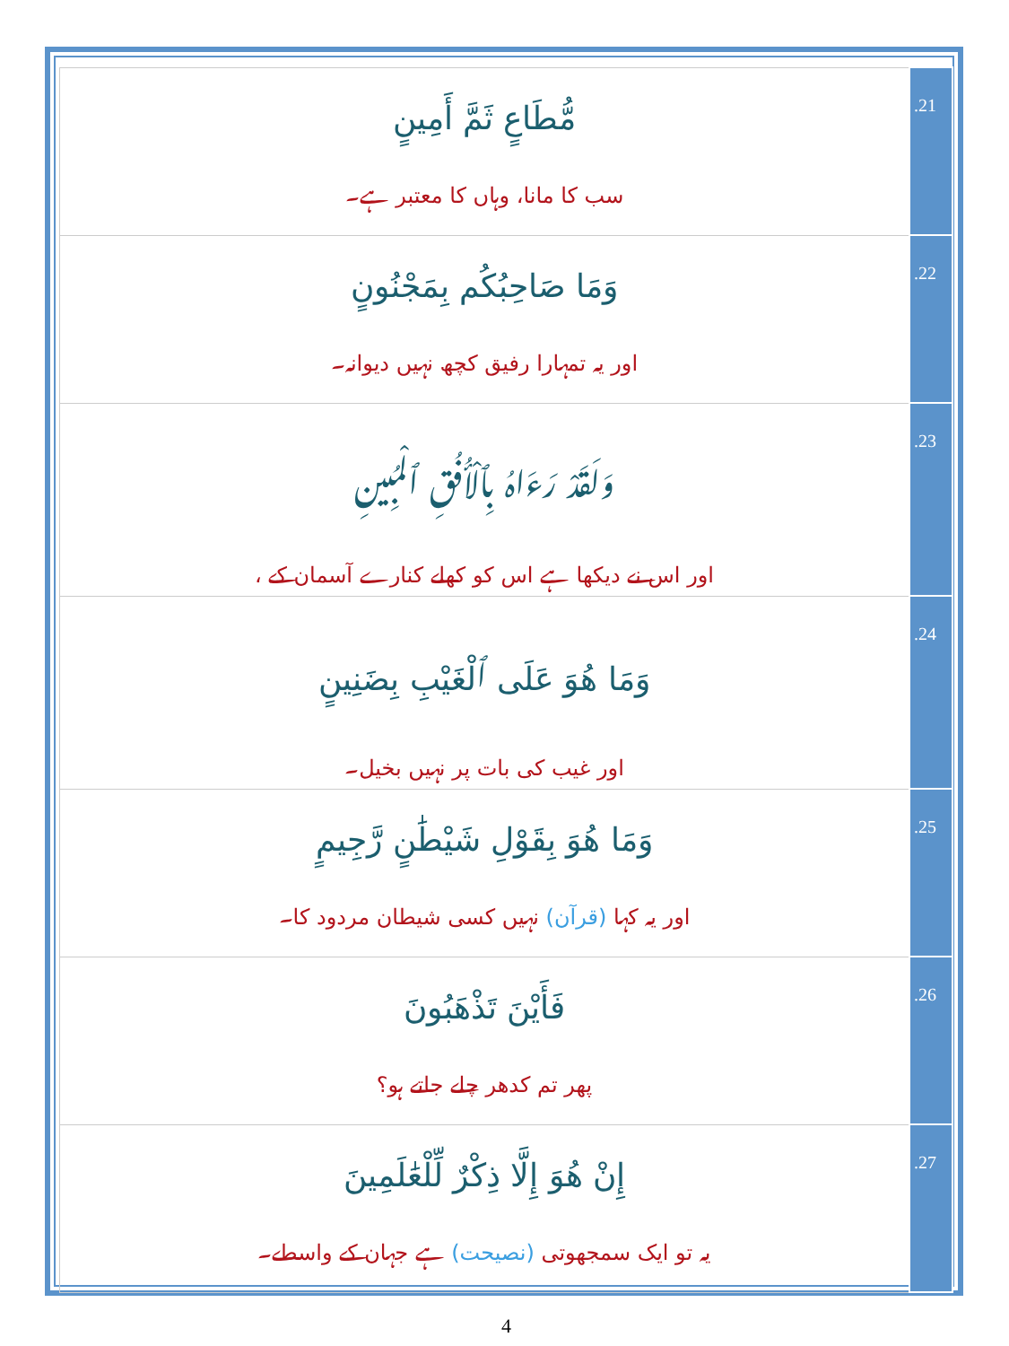| مُّطَاعٍ ثَمَّ أَمِينٍ سب کا مانا، وہاں کا معتبر ہے۔ | .21 |
| وَمَا صَاحِبُكُم بِمَجْنُونٍ اور یہ تمہارا رفیق کچھ نہیں دیوانہ۔ | .22 |
| وَلَقَدْ رَءَاهُ بِٱلْأُفُقِ ٱلْمُبِينِ اور اس نے دیکھا ہے اس کو کھلے کنارے آسمان کے ، | .23 |
| وَمَا هُوَ عَلَى ٱلْغَيْبِ بِضَنِينٍ اور غیب کی بات پر نہیں بخیل۔ | .24 |
| وَمَا هُوَ بِقَوْلِ شَيْطَٰنٍ رَّجِيمٍ اور یہ کہا (قرآن) نہیں کسی شیطان مردود کا۔ | .25 |
| فَأَيْنَ تَذْهَبُونَ پھر تم کدھر چلے جاتے ہو؟ | .26 |
| إِنْ هُوَ إِلَّا ذِكْرٌ لِّلْعَٰلَمِينَ یہ تو ایک سمجھوتی (نصیحت) ہے جہان کے واسطے۔ | .27 |
4